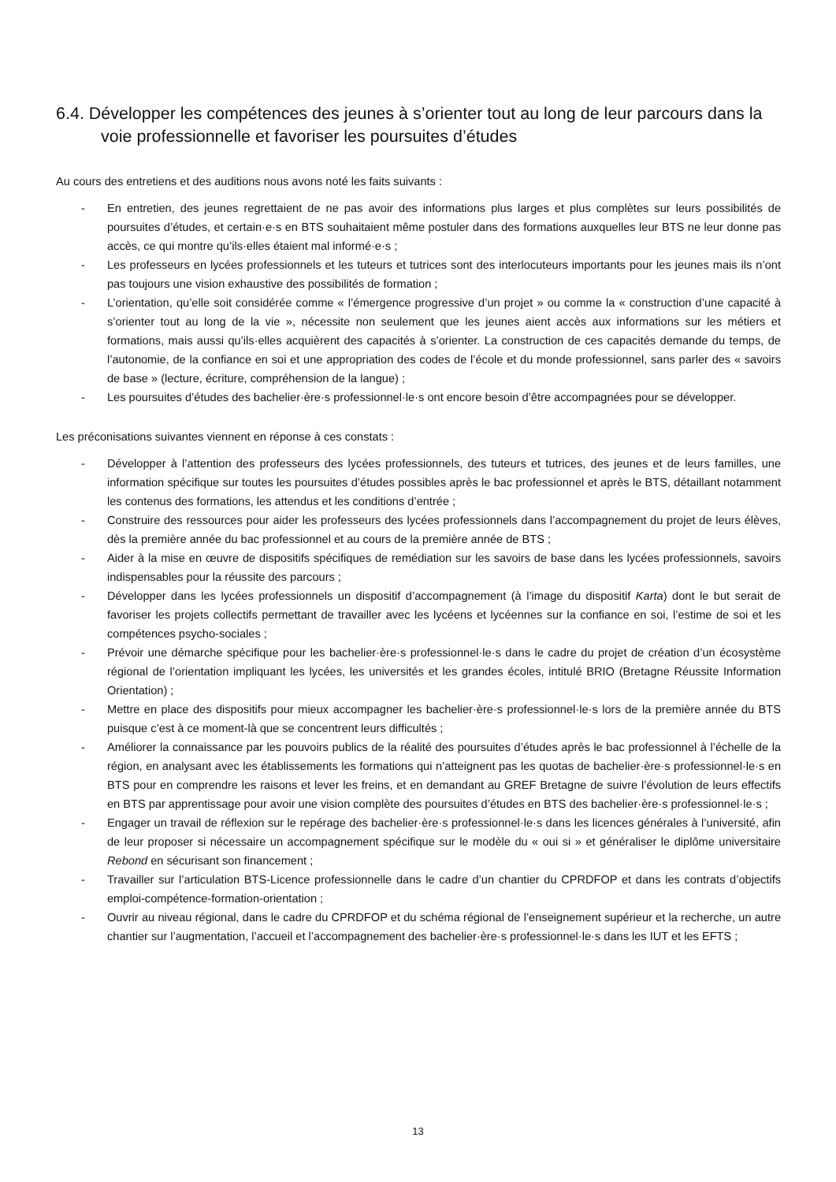6.4. Développer les compétences des jeunes à s’orienter tout au long de leur parcours dans la voie professionnelle et favoriser les poursuites d’études
Au cours des entretiens et des auditions nous avons noté les faits suivants :
- En entretien, des jeunes regrettaient de ne pas avoir des informations plus larges et plus complètes sur leurs possibilités de poursuites d’études, et certain·e·s en BTS souhaitaient même postuler dans des formations auxquelles leur BTS ne leur donne pas accès, ce qui montre qu’ils·elles étaient mal informé·e·s ;
- Les professeurs en lycées professionnels et les tuteurs et tutrices sont des interlocuteurs importants pour les jeunes mais ils n’ont pas toujours une vision exhaustive des possibilités de formation ;
- L’orientation, qu’elle soit considérée comme « l’émergence progressive d’un projet » ou comme la « construction d’une capacité à s’orienter tout au long de la vie », nécessite non seulement que les jeunes aient accès aux informations sur les métiers et formations, mais aussi qu’ils·elles acquièrent des capacités à s’orienter. La construction de ces capacités demande du temps, de l’autonomie, de la confiance en soi et une appropriation des codes de l’école et du monde professionnel, sans parler des « savoirs de base » (lecture, écriture, compréhension de la langue) ;
- Les poursuites d’études des bachelier·ère·s professionnel·le·s ont encore besoin d’être accompagnées pour se développer.
Les préconisations suivantes viennent en réponse à ces constats :
- Développer à l’attention des professeurs des lycées professionnels, des tuteurs et tutrices, des jeunes et de leurs familles, une information spécifique sur toutes les poursuites d’études possibles après le bac professionnel et après le BTS, détaillant notamment les contenus des formations, les attendus et les conditions d’entrée ;
- Construire des ressources pour aider les professeurs des lycées professionnels dans l’accompagnement du projet de leurs élèves, dès la première année du bac professionnel et au cours de la première année de BTS ;
- Aider à la mise en œuvre de dispositifs spécifiques de remédiation sur les savoirs de base dans les lycées professionnels, savoirs indispensables pour la réussite des parcours ;
- Développer dans les lycées professionnels un dispositif d’accompagnement (à l’image du dispositif Karta) dont le but serait de favoriser les projets collectifs permettant de travailler avec les lycéens et lycéennes sur la confiance en soi, l’estime de soi et les compétences psycho-sociales ;
- Prévoir une démarche spécifique pour les bachelier·ère·s professionnel·le·s dans le cadre du projet de création d’un écosystème régional de l’orientation impliquant les lycées, les universités et les grandes écoles, intitulé BRIO (Bretagne Réussite Information Orientation) ;
- Mettre en place des dispositifs pour mieux accompagner les bachelier·ère·s professionnel·le·s lors de la première année du BTS puisque c’est à ce moment-là que se concentrent leurs difficultés ;
- Améliorer la connaissance par les pouvoirs publics de la réalité des poursuites d’études après le bac professionnel à l’échelle de la région, en analysant avec les établissements les formations qui n’atteignent pas les quotas de bachelier·ère·s professionnel·le·s en BTS pour en comprendre les raisons et lever les freins, et en demandant au GREF Bretagne de suivre l’évolution de leurs effectifs en BTS par apprentissage pour avoir une vision complète des poursuites d’études en BTS des bachelier·ère·s professionnel·le·s ;
- Engager un travail de réflexion sur le repérage des bachelier·ère·s professionnel·le·s dans les licences générales à l’université, afin de leur proposer si nécessaire un accompagnement spécifique sur le modèle du « oui si » et généraliser le diplôme universitaire Rebond en sécurisant son financement ;
- Travailler sur l’articulation BTS-Licence professionnelle dans le cadre d’un chantier du CPRDFOP et dans les contrats d’objectifs emploi-compétence-formation-orientation ;
- Ouvrir au niveau régional, dans le cadre du CPRDFOP et du schéma régional de l’enseignement supérieur et la recherche, un autre chantier sur l’augmentation, l’accueil et l’accompagnement des bachelier·ère·s professionnel·le·s dans les IUT et les EFTS ;
13